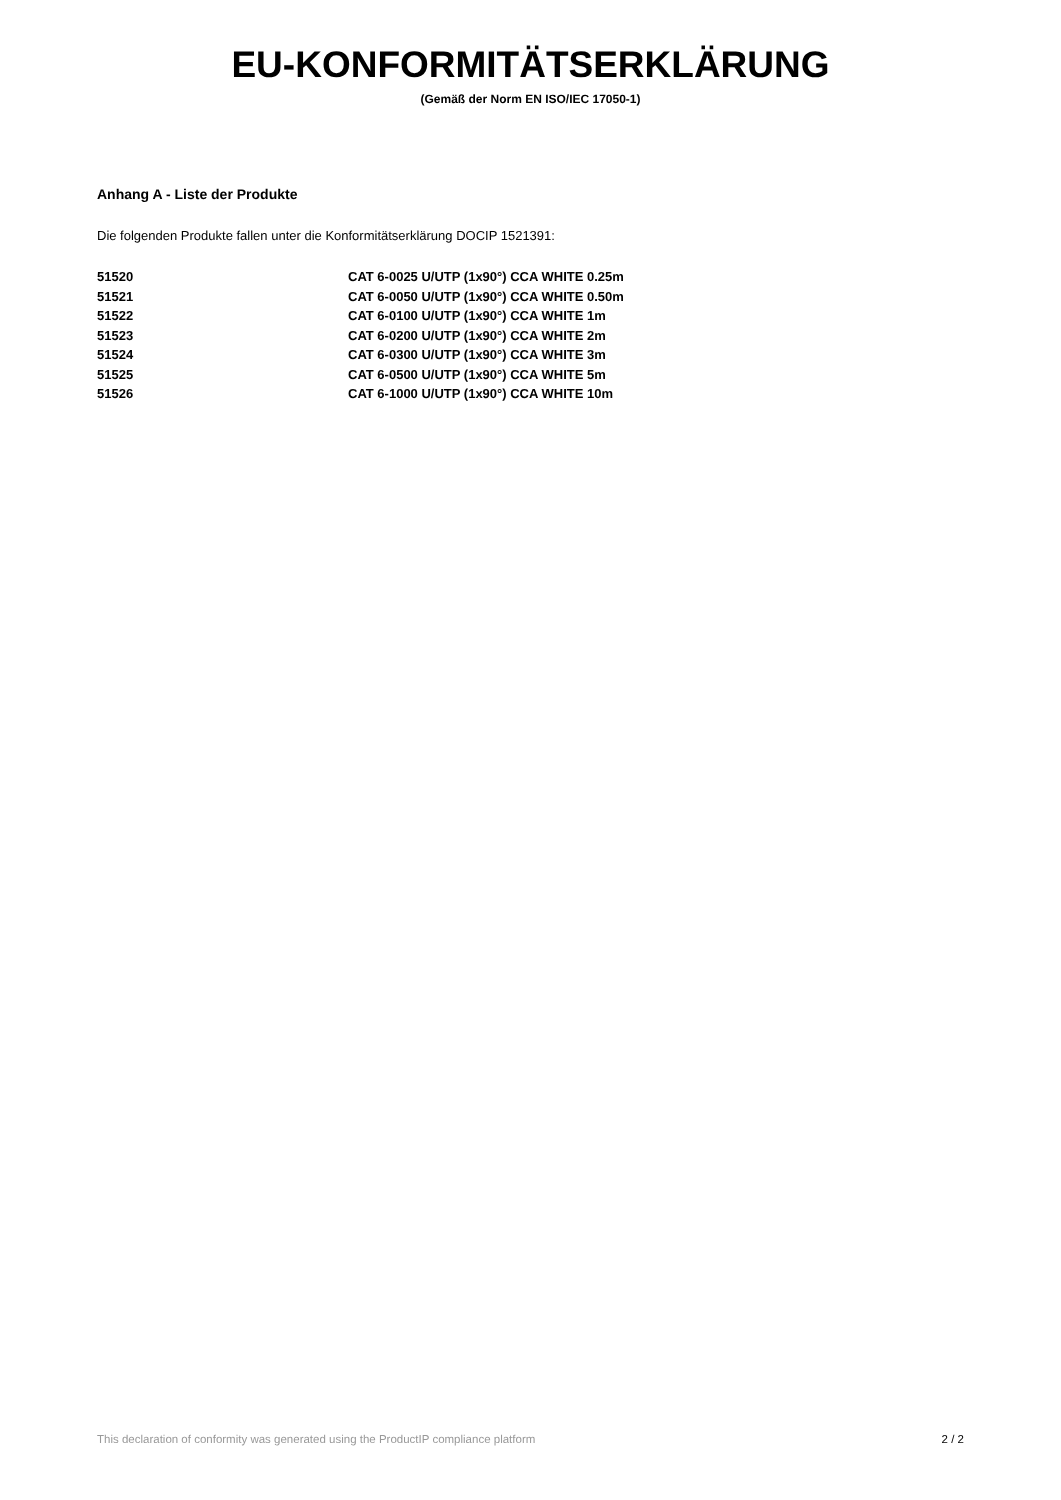EU-KONFORMITÄTSERKLÄRUNG
(Gemäß der Norm EN ISO/IEC 17050-1)
Anhang A - Liste der Produkte
Die folgenden Produkte fallen unter die Konformitätserklärung DOCIP 1521391:
| 51520 | CAT 6-0025 U/UTP (1x90°) CCA WHITE 0.25m |
| 51521 | CAT 6-0050 U/UTP (1x90°) CCA WHITE 0.50m |
| 51522 | CAT 6-0100 U/UTP (1x90°) CCA WHITE 1m |
| 51523 | CAT 6-0200 U/UTP (1x90°) CCA WHITE 2m |
| 51524 | CAT 6-0300 U/UTP (1x90°) CCA WHITE 3m |
| 51525 | CAT 6-0500 U/UTP (1x90°) CCA WHITE 5m |
| 51526 | CAT 6-1000 U/UTP (1x90°) CCA WHITE 10m |
This declaration of conformity was generated using the ProductIP compliance platform 2 / 2